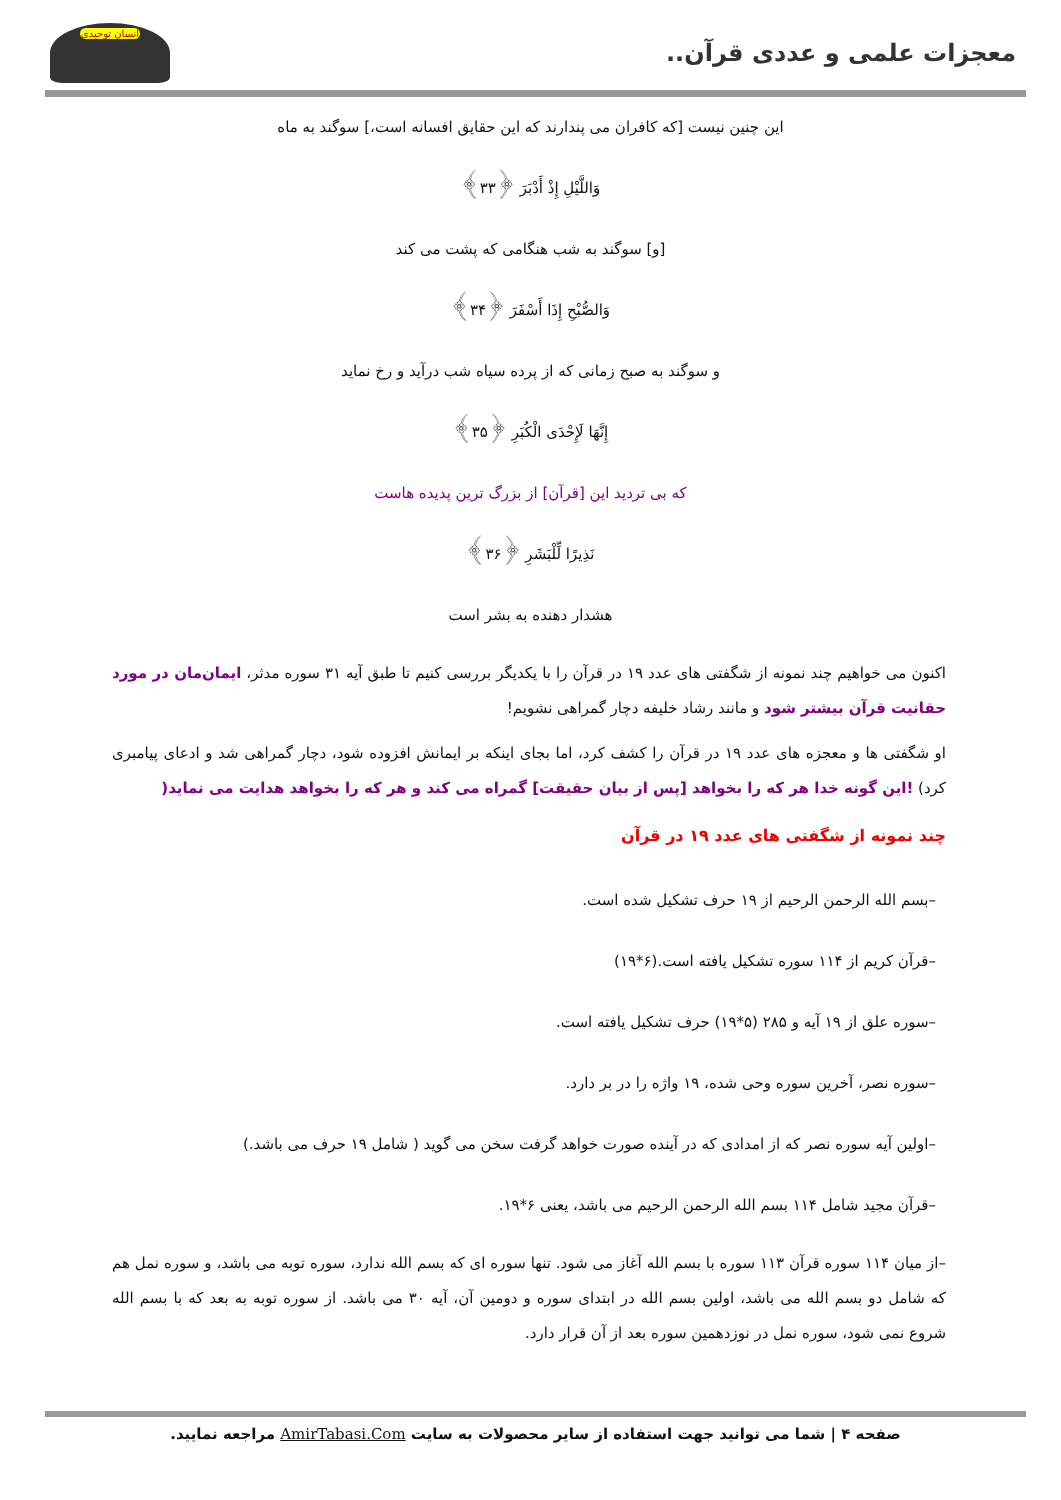معجزات علمی و عددی قرآن..
انسان توحیدی
این چنین نیست [که کافران می پندارند که این حقایق افسانه است،] سوگند به ماه
وَاللَّيْلِ إِذْ أَدْبَرَ ﴿۳۳﴾
[و] سوگند به شب هنگامی که پشت می کند
وَالصُّبْحِ إِذَا أَسْفَرَ ﴿۳۴﴾
و سوگند به صبح زمانی که از پرده سیاه شب درآید و رخ نماید
إِنَّهَا لَإِحْدَى الْكُبَرِ ﴿۳۵﴾
که بی تردید این [قرآن] از بزرگ ترین پدیده هاست
نَذِيرًا لِّلْبَشَرِ ﴿۳۶﴾
هشدار دهنده به بشر است
اکنون می خواهیم چند نمونه از شگفتی های عدد ۱۹ در قرآن را با یکدیگر بررسی کنیم تا طبق آیه ۳۱ سوره مدثر، ایمان‌مان در مورد حقانیت قرآن بیشتر شود و مانند رشاد خلیفه دچار گمراهی نشویم!
او شگفتی ها و معجزه های عدد ۱۹ در قرآن را کشف کرد، اما بجای اینکه بر ایمانش افزوده شود، دچار گمراهی شد و ادعای پیامبری کرد) !این گونه خدا هر که را بخواهد [پس از بیان حقیقت] گمراه می کند و هر که را بخواهد هدایت می نماید(
چند نمونه از شگفتی های عدد ۱۹ در قرآن
–بسم الله الرحمن الرحیم از ۱۹ حرف تشکیل شده است.
–قرآن کریم از ۱۱۴ سوره تشکیل یافته است.(۶*۱۹)
–سوره علق از ۱۹ آیه و ۲۸۵ (۵*۱۹) حرف تشکیل یافته است.
–سوره نصر، آخرین سوره وحی شده، ۱۹ واژه را در بر دارد.
–اولین آیه سوره نصر که از امدادی که در آینده صورت خواهد گرفت سخن می گوید ( شامل ۱۹ حرف می باشد.)
–قرآن مجید شامل ۱۱۴ بسم الله الرحمن الرحیم می باشد، یعنی ۶*۱۹.
–از میان ۱۱۴ سوره قرآن ۱۱۳ سوره با بسم الله آغاز می شود. تنها سوره ای که بسم الله ندارد، سوره توبه می باشد، و سوره نمل هم که شامل دو بسم الله می باشد، اولین بسم الله در ابتدای سوره و دومین آن، آیه ۳۰ می باشد. از سوره توبه به بعد که با بسم الله شروع نمی شود، سوره نمل در نوزدهمین سوره بعد از آن قرار دارد.
صفحه ۴ | شما می توانید جهت استفاده از سایر محصولات به سایت AmirTabasi.Com مراجعه نمایید.